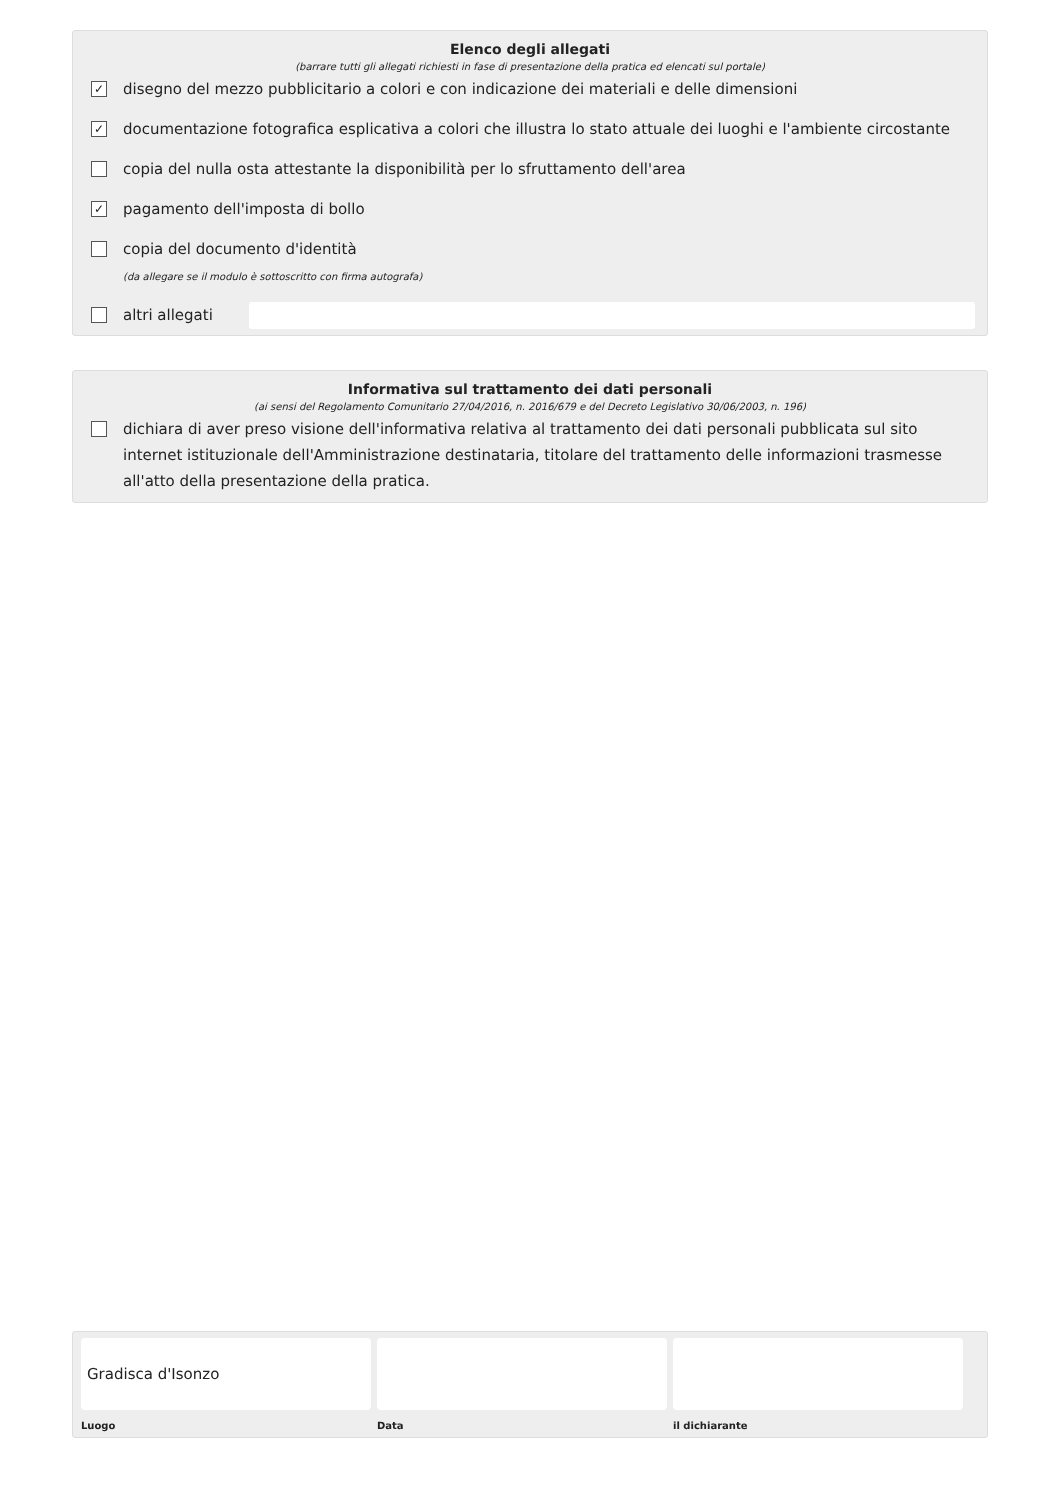Elenco degli allegati
(barrare tutti gli allegati richiesti in fase di presentazione della pratica ed elencati sul portale)
✓ disegno del mezzo pubblicitario a colori e con indicazione dei materiali e delle dimensioni
✓ documentazione fotografica esplicativa a colori che illustra lo stato attuale dei luoghi e l'ambiente circostante
copia del nulla osta attestante la disponibilità per lo sfruttamento dell'area
✓ pagamento dell'imposta di bollo
copia del documento d'identità
(da allegare se il modulo è sottoscritto con firma autografa)
altri allegati
Informativa sul trattamento dei dati personali
(ai sensi del Regolamento Comunitario 27/04/2016, n. 2016/679 e del Decreto Legislativo 30/06/2003, n. 196)
dichiara di aver preso visione dell'informativa relativa al trattamento dei dati personali pubblicata sul sito internet istituzionale dell'Amministrazione destinataria, titolare del trattamento delle informazioni trasmesse all'atto della presentazione della pratica.
Gradisca d'Isonzo
Luogo
Data il dichiarante